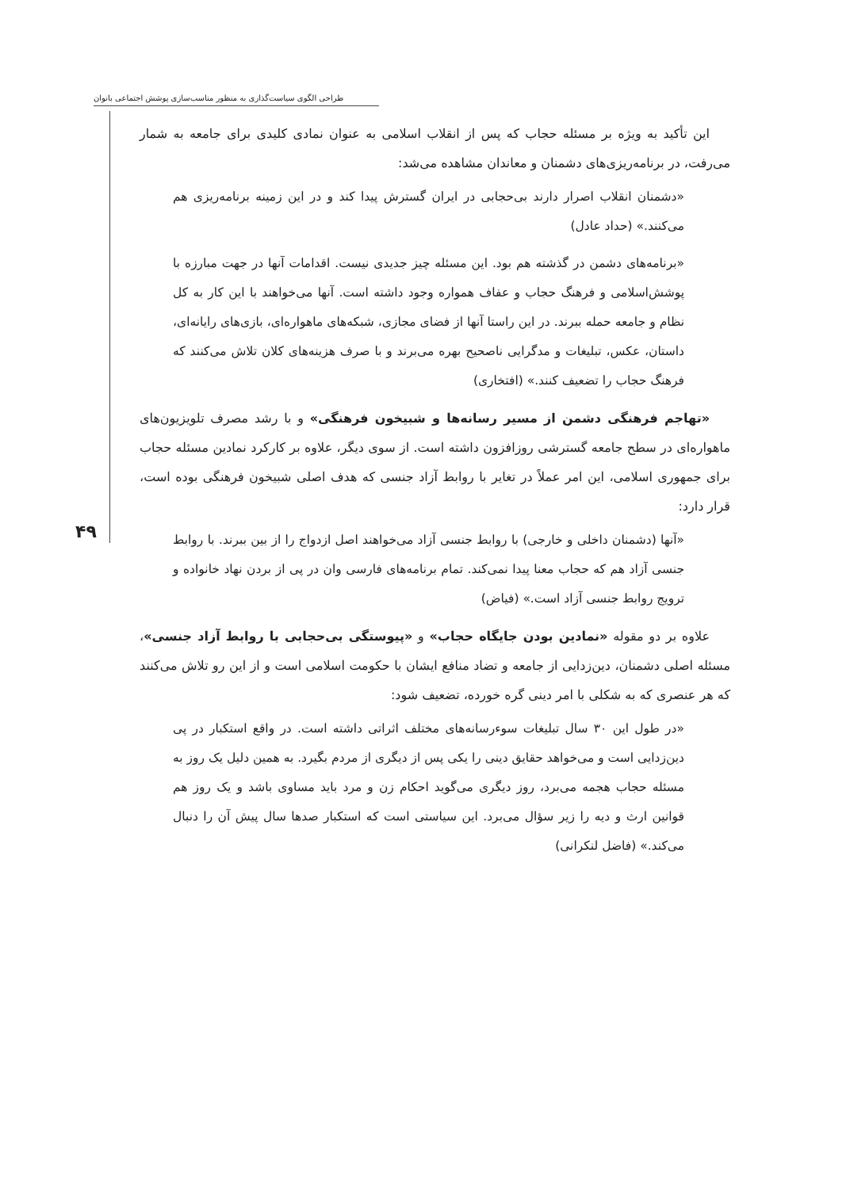طراحی الگوی سیاست‌گذاری به منظور مناسب‌سازی پوشش اجتماعی بانوان
۴۹
این تأکید به ویژه بر مسئله حجاب که پس از انقلاب اسلامی به عنوان نمادی کلیدی برای جامعه به شمار می‌رفت، در برنامه‌ریزی‌های دشمنان و معاندان مشاهده می‌شد:
«دشمنان انقلاب اصرار دارند بی‌حجابی در ایران گسترش پیدا کند و در این زمینه برنامه‌ریزی هم می‌کنند.» (حداد عادل)
«برنامه‌های دشمن در گذشته هم بود. این مسئله چیز جدیدی نیست. اقدامات آنها در جهت مبارزه با پوشش‌اسلامی و فرهنگ حجاب و عفاف همواره وجود داشته است. آنها می‌خواهند با این کار به کل نظام و جامعه حمله ببرند. در این راستا آنها از فضای مجازی، شبکه‌های ماهواره‌ای، بازی‌های رایانه‌ای، داستان، عکس، تبلیغات و مدگرایی ناصحیح بهره می‌برند و با صرف هزینه‌های کلان تلاش می‌کنند که فرهنگ حجاب را تضعیف کنند.» (افتخاری)
«تهاجم فرهنگی دشمن از مسیر رسانه‌ها و شبیخون فرهنگی» و با رشد مصرف تلویزیون‌های ماهواره‌ای در سطح جامعه گسترشی روزافزون داشته است. از سوی دیگر، علاوه بر کارکرد نمادین مسئله حجاب برای جمهوری اسلامی، این امر عملاً در تغایر با روابط آزاد جنسی که هدف اصلی شبیخون فرهنگی بوده است، قرار دارد:
«آنها (دشمنان داخلی و خارجی) با روابط جنسی آزاد می‌خواهند اصل ازدواج را از بین ببرند. با روابط جنسی آزاد هم که حجاب معنا پیدا نمی‌کند. تمام برنامه‌های فارسی وان در پی از بردن نهاد خانواده و ترویج روابط جنسی آزاد است.» (فیاض)
علاوه بر دو مقوله «نمادین بودن جایگاه حجاب» و «پیوستگی بی‌حجابی با روابط آزاد جنسی»، مسئله اصلی دشمنان، دین‌زدایی از جامعه و تضاد منافع ایشان با حکومت اسلامی است و از این رو تلاش می‌کنند که هر عنصری که به شکلی با امر دینی گره خورده، تضعیف شود:
«در طول این ۳۰ سال تبلیغات سوءرسانه‌های مختلف اثراتی داشته است. در واقع استکبار در پی دین‌زدایی است و می‌خواهد حقایق دینی را یکی پس از دیگری از مردم بگیرد. به همین دلیل یک روز به مسئله حجاب هجمه می‌برد، روز دیگری می‌گوید احکام زن و مرد باید مساوی باشد و یک روز هم قوانین ارث و دیه را زیر سؤال می‌برد. این سیاستی است که استکبار صدها سال پیش آن را دنبال می‌کند.» (فاضل لنکرانی)